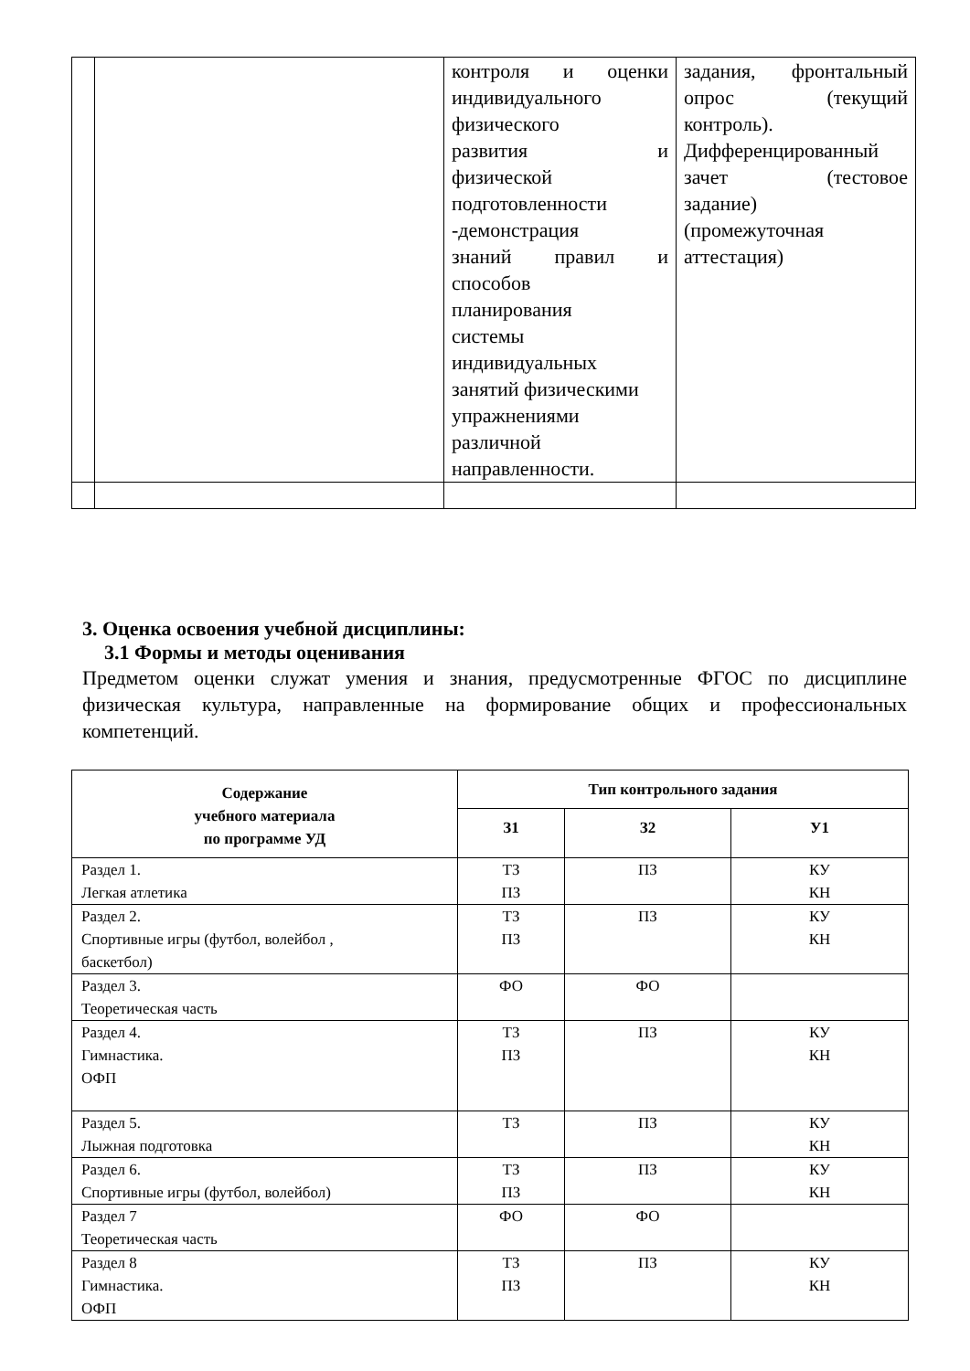| | | контроля и оценки индивидуального физического развития и физической подготовленности -демонстрация знаний правил и способов планирования системы индивидуальных занятий физическими упражнениями различной направленности. | задания, фронтальный опрос (текущий контроль). Дифференцированный зачет (тестовое задание) (промежуточная аттестация) |
3. Оценка освоения учебной дисциплины:
3.1 Формы и методы оценивания
Предметом оценки служат умения и знания, предусмотренные ФГОС по дисциплине физическая культура, направленные на формирование общих и профессиональных компетенций.
| Содержание учебного материала по программе УД | Тип контрольного задания | | |
| --- | --- | --- | --- |
| | З1 | З2 | У1 |
| Раздел 1. Легкая атлетика | ТЗ ПЗ | ПЗ | КУ КН |
| Раздел 2. Спортивные игры (футбол, волейбол , баскетбол) | ТЗ ПЗ | ПЗ | КУ КН |
| Раздел 3. Теоретическая часть | ФО | ФО | |
| Раздел 4. Гимнастика. ОФП | ТЗ ПЗ | ПЗ | КУ КН |
| Раздел 5. Лыжная подготовка | ТЗ | ПЗ | КУ КН |
| Раздел 6. Спортивные игры (футбол, волейбол) | ТЗ ПЗ | ПЗ | КУ КН |
| Раздел 7 Теоретическая часть | ФО | ФО | |
| Раздел 8 Гимнастика. ОФП | ТЗ ПЗ | ПЗ | КУ КН |